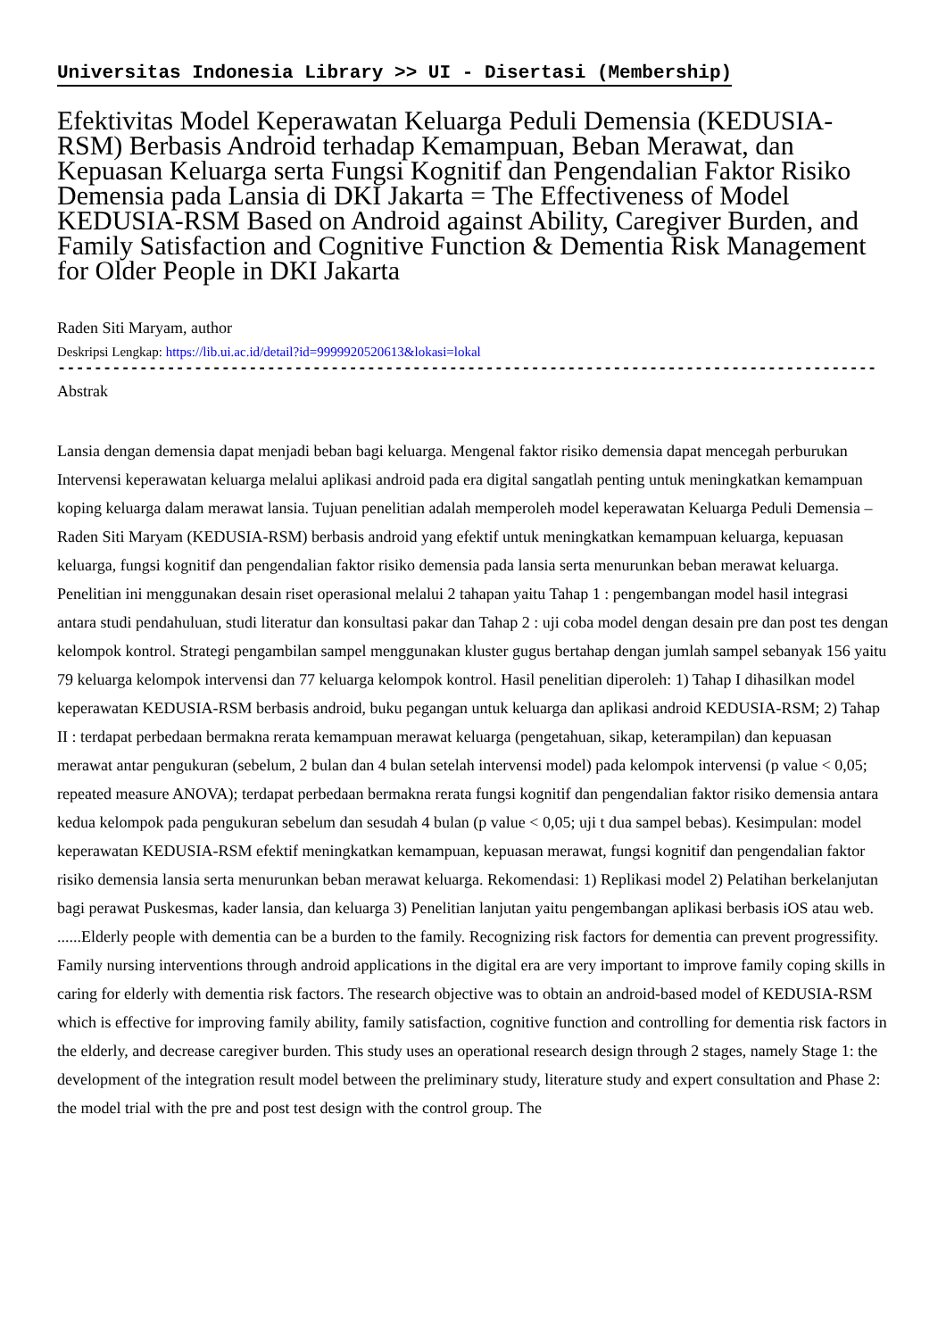Universitas Indonesia Library >> UI - Disertasi (Membership)
Efektivitas Model Keperawatan Keluarga Peduli Demensia (KEDUSIA-RSM) Berbasis Android terhadap Kemampuan, Beban Merawat, dan Kepuasan Keluarga serta Fungsi Kognitif dan Pengendalian Faktor Risiko Demensia pada Lansia di DKI Jakarta = The Effectiveness of Model KEDUSIA-RSM Based on Android against Ability, Caregiver Burden, and Family Satisfaction and Cognitive Function & Dementia Risk Management for Older People in DKI Jakarta
Raden Siti Maryam, author
Deskripsi Lengkap: https://lib.ui.ac.id/detail?id=9999920520613&lokasi=lokal
------------------------------------------------------------------------------------------
Abstrak
Lansia dengan demensia dapat menjadi beban bagi keluarga. Mengenal faktor risiko demensia dapat mencegah perburukan Intervensi keperawatan keluarga melalui aplikasi android pada era digital sangatlah penting untuk meningkatkan kemampuan koping keluarga dalam merawat lansia. Tujuan penelitian adalah memperoleh model keperawatan Keluarga Peduli Demensia – Raden Siti Maryam (KEDUSIA-RSM) berbasis android yang efektif untuk meningkatkan kemampuan keluarga, kepuasan keluarga, fungsi kognitif dan pengendalian faktor risiko demensia pada lansia serta menurunkan beban merawat keluarga. Penelitian ini menggunakan desain riset operasional melalui 2 tahapan yaitu Tahap 1 : pengembangan model hasil integrasi antara studi pendahuluan, studi literatur dan konsultasi pakar dan Tahap 2 : uji coba model dengan desain pre dan post tes dengan kelompok kontrol. Strategi pengambilan sampel menggunakan kluster gugus bertahap dengan jumlah sampel sebanyak 156 yaitu 79 keluarga kelompok intervensi dan 77 keluarga kelompok kontrol. Hasil penelitian diperoleh: 1) Tahap I dihasilkan model keperawatan KEDUSIA-RSM berbasis android, buku pegangan untuk keluarga dan aplikasi android KEDUSIA-RSM; 2) Tahap II : terdapat perbedaan bermakna rerata kemampuan merawat keluarga (pengetahuan, sikap, keterampilan) dan kepuasan merawat antar pengukuran (sebelum, 2 bulan dan 4 bulan setelah intervensi model) pada kelompok intervensi (p value < 0,05; repeated measure ANOVA); terdapat perbedaan bermakna rerata fungsi kognitif dan pengendalian faktor risiko demensia antara kedua kelompok pada pengukuran sebelum dan sesudah 4 bulan (p value < 0,05; uji t dua sampel bebas). Kesimpulan: model keperawatan KEDUSIA-RSM efektif meningkatkan kemampuan, kepuasan merawat, fungsi kognitif dan pengendalian faktor risiko demensia lansia serta menurunkan beban merawat keluarga. Rekomendasi: 1) Replikasi model 2) Pelatihan berkelanjutan bagi perawat Puskesmas, kader lansia, dan keluarga 3) Penelitian lanjutan yaitu pengembangan aplikasi berbasis iOS atau web.
......Elderly people with dementia can be a burden to the family. Recognizing risk factors for dementia can prevent progressifity. Family nursing interventions through android applications in the digital era are very important to improve family coping skills in caring for elderly with dementia risk factors. The research objective was to obtain an android-based model of KEDUSIA-RSM which is effective for improving family ability, family satisfaction, cognitive function and controlling for dementia risk factors in the elderly, and decrease caregiver burden. This study uses an operational research design through 2 stages, namely Stage 1: the development of the integration result model between the preliminary study, literature study and expert consultation and Phase 2: the model trial with the pre and post test design with the control group. The